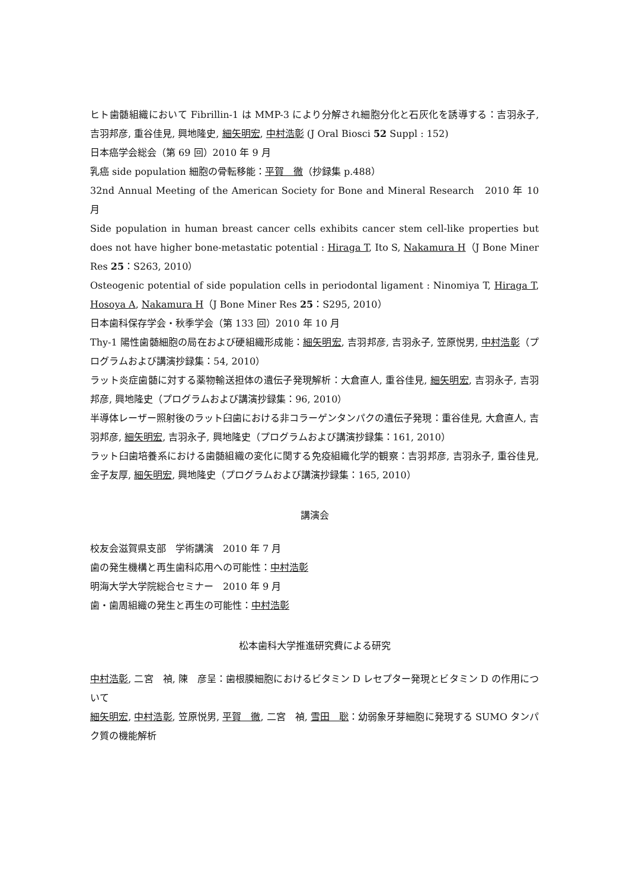ヒト歯髄組織において Fibrillin-1 は MMP-3 により分解され細胞分化と石灰化を誘導する：吉羽永子, 吉羽邦彦, 重谷佳見, 興地隆史, 細矢明宏, 中村浩彰 (J Oral Biosci 52 Suppl : 152)
日本癌学会総会（第 69 回）2010 年 9 月
乳癌 side population 細胞の骨転移能：平賀　徹（抄録集 p.488）
32nd Annual Meeting of the American Society for Bone and Mineral Research　2010 年 10 月
Side population in human breast cancer cells exhibits cancer stem cell-like properties but does not have higher bone-metastatic potential : Hiraga T, Ito S, Nakamura H（J Bone Miner Res 25：S263, 2010）
Osteogenic potential of side population cells in periodontal ligament : Ninomiya T, Hiraga T, Hosoya A, Nakamura H（J Bone Miner Res 25：S295, 2010）
日本歯科保存学会・秋季学会（第 133 回）2010 年 10 月
Thy-1 陽性歯髄細胞の局在および硬組織形成能：細矢明宏, 吉羽邦彦, 吉羽永子, 笠原悦男, 中村浩彰（プログラムおよび講演抄録集：54, 2010）
ラット炎症歯髄に対する薬物輸送担体の遺伝子発現解析：大倉直人, 重谷佳見, 細矢明宏, 吉羽永子, 吉羽邦彦, 興地隆史（プログラムおよび講演抄録集：96, 2010）
半導体レーザー照射後のラット臼歯における非コラーゲンタンパクの遺伝子発現：重谷佳見, 大倉直人, 吉羽邦彦, 細矢明宏, 吉羽永子, 興地隆史（プログラムおよび講演抄録集：161, 2010）
ラット臼歯培養系における歯髄組織の変化に関する免疫組織化学的観察：吉羽邦彦, 吉羽永子, 重谷佳見, 金子友厚, 細矢明宏, 興地隆史（プログラムおよび講演抄録集：165, 2010）
講演会
校友会滋賀県支部　学術講演　2010 年 7 月
歯の発生機構と再生歯科応用への可能性：中村浩彰
明海大学大学院総合セミナー　2010 年 9 月
歯・歯周組織の発生と再生の可能性：中村浩彰
松本歯科大学推進研究費による研究
中村浩彰, 二宮　禎, 陳　彦呈：歯根膜細胞におけるビタミン D レセプター発現とビタミン D の作用について
細矢明宏, 中村浩彰, 笠原悦男, 平賀　徹, 二宮　禎, 雪田　聡：幼弱象牙芽細胞に発現する SUMO タンパク質の機能解析